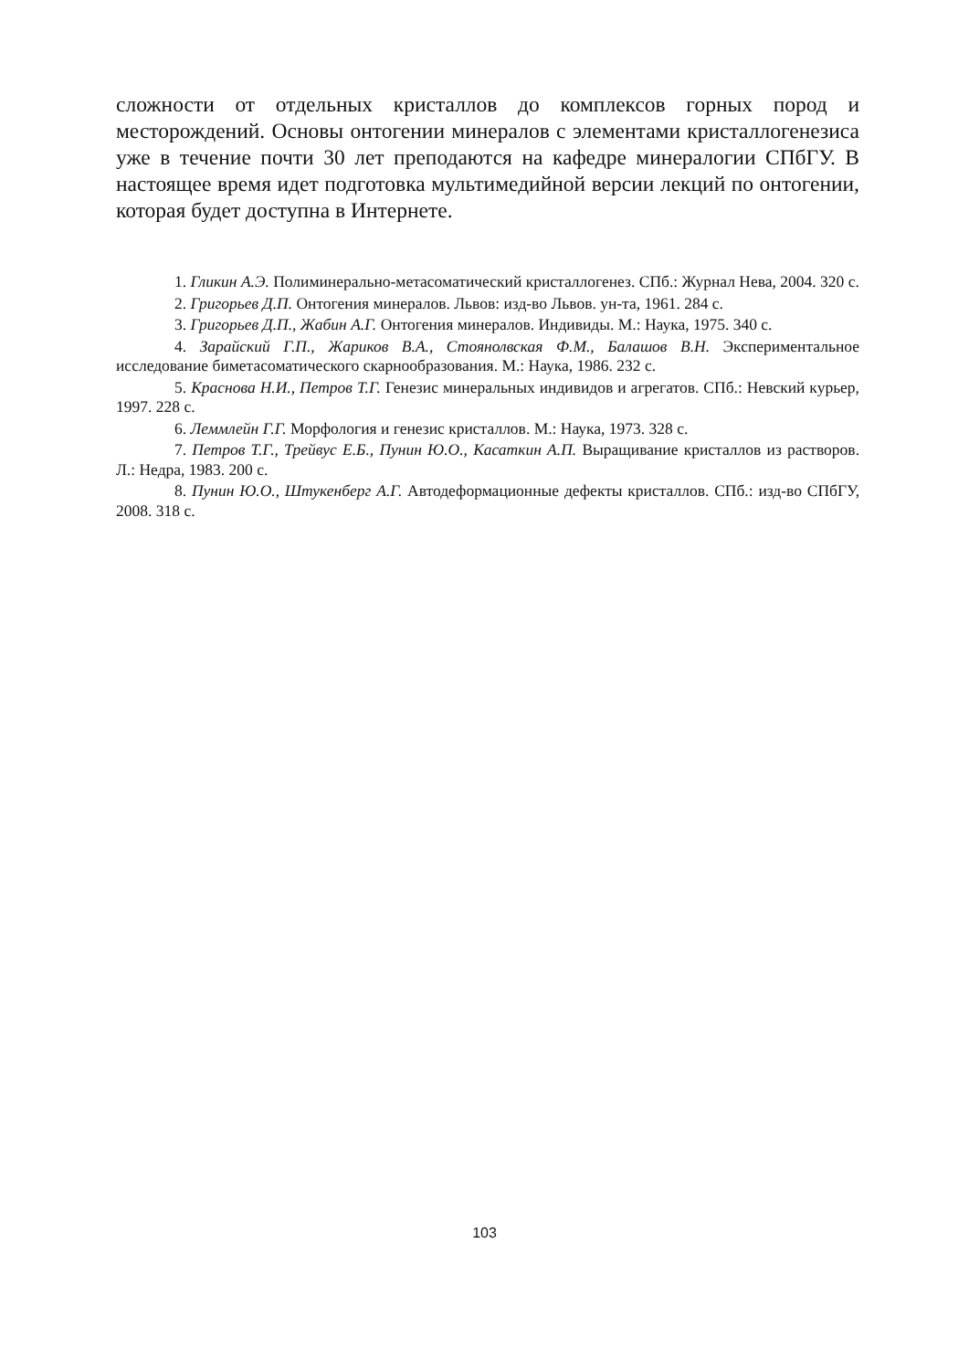сложности от отдельных кристаллов до комплексов горных пород и месторождений. Основы онтогении минералов с элементами кристаллогенезиса уже в течение почти 30 лет преподаются на кафедре минералогии СПбГУ. В настоящее время идет подготовка мультимедийной версии лекций по онтогении, которая будет доступна в Интернете.
1. Гликин А.Э. Полиминерально-метасоматический кристаллогенез. СПб.: Журнал Нева, 2004. 320 с.
2. Григорьев Д.П. Онтогения минералов. Львов: изд-во Львов. ун-та, 1961. 284 с.
3. Григорьев Д.П., Жабин А.Г. Онтогения минералов. Индивиды. М.: Наука, 1975. 340 с.
4. Зарайский Г.П., Жариков В.А., Стоянолвская Ф.М., Балашов В.Н. Экспериментальное исследование биметасоматического скарнообразования. М.: Наука, 1986. 232 с.
5. Краснова Н.И., Петров Т.Г. Генезис минеральных индивидов и агрегатов. СПб.: Невский курьер, 1997. 228 с.
6. Леммлейн Г.Г. Морфология и генезис кристаллов. М.: Наука, 1973. 328 с.
7. Петров Т.Г., Трейвус Е.Б., Пунин Ю.О., Касаткин А.П. Выращивание кристаллов из растворов. Л.: Недра, 1983. 200 с.
8. Пунин Ю.О., Штукенберг А.Г. Автодеформационные дефекты кристаллов. СПб.: изд-во СПбГУ, 2008. 318 с.
103